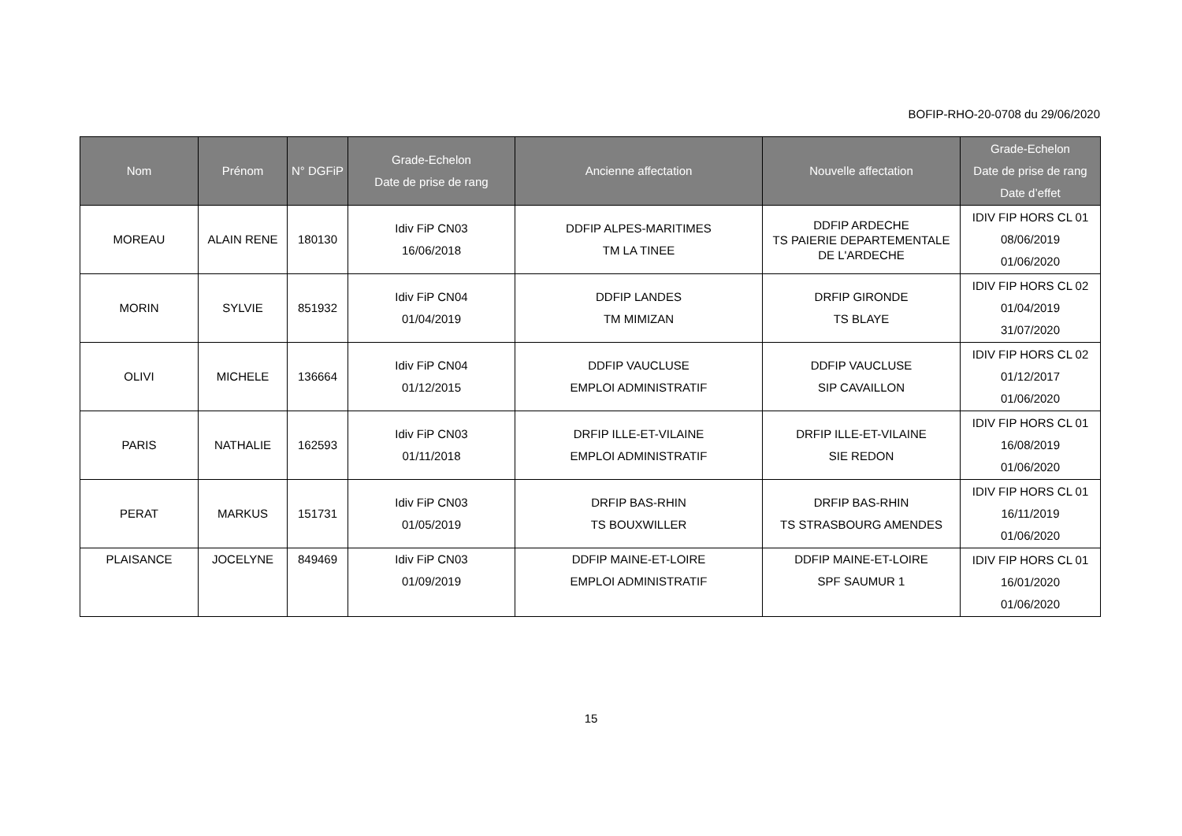BOFIP-RHO-20-0708 du 29/06/2020
| Nom | Prénom | N° DGFiP | Grade-Echelon Date de prise de rang | Ancienne affectation | Nouvelle affectation | Grade-Echelon Date de prise de rang Date d’effet |
| --- | --- | --- | --- | --- | --- | --- |
| MOREAU | ALAIN RENE | 180130 | Idiv FiP CN03 16/06/2018 | DDFIP ALPES-MARITIMES TM LA TINEE | DDFIP ARDECHE TS PAIERIE DEPARTEMENTALE DE L'ARDECHE | IDIV FIP HORS CL 01 08/06/2019 01/06/2020 |
| MORIN | SYLVIE | 851932 | Idiv FiP CN04 01/04/2019 | DDFIP LANDES TM MIMIZAN | DRFIP GIRONDE TS BLAYE | IDIV FIP HORS CL 02 01/04/2019 31/07/2020 |
| OLIVI | MICHELE | 136664 | Idiv FiP CN04 01/12/2015 | DDFIP VAUCLUSE EMPLOI ADMINISTRATIF | DDFIP VAUCLUSE SIP CAVAILLON | IDIV FIP HORS CL 02 01/12/2017 01/06/2020 |
| PARIS | NATHALIE | 162593 | Idiv FiP CN03 01/11/2018 | DRFIP ILLE-ET-VILAINE EMPLOI ADMINISTRATIF | DRFIP ILLE-ET-VILAINE SIE REDON | IDIV FIP HORS CL 01 16/08/2019 01/06/2020 |
| PERAT | MARKUS | 151731 | Idiv FiP CN03 01/05/2019 | DRFIP BAS-RHIN TS BOUXWILLER | DRFIP BAS-RHIN TS STRASBOURG AMENDES | IDIV FIP HORS CL 01 16/11/2019 01/06/2020 |
| PLAISANCE | JOCELYNE | 849469 | Idiv FiP CN03 01/09/2019 | DDFIP MAINE-ET-LOIRE EMPLOI ADMINISTRATIF | DDFIP MAINE-ET-LOIRE SPF SAUMUR 1 | IDIV FIP HORS CL 01 16/01/2020 01/06/2020 |
15